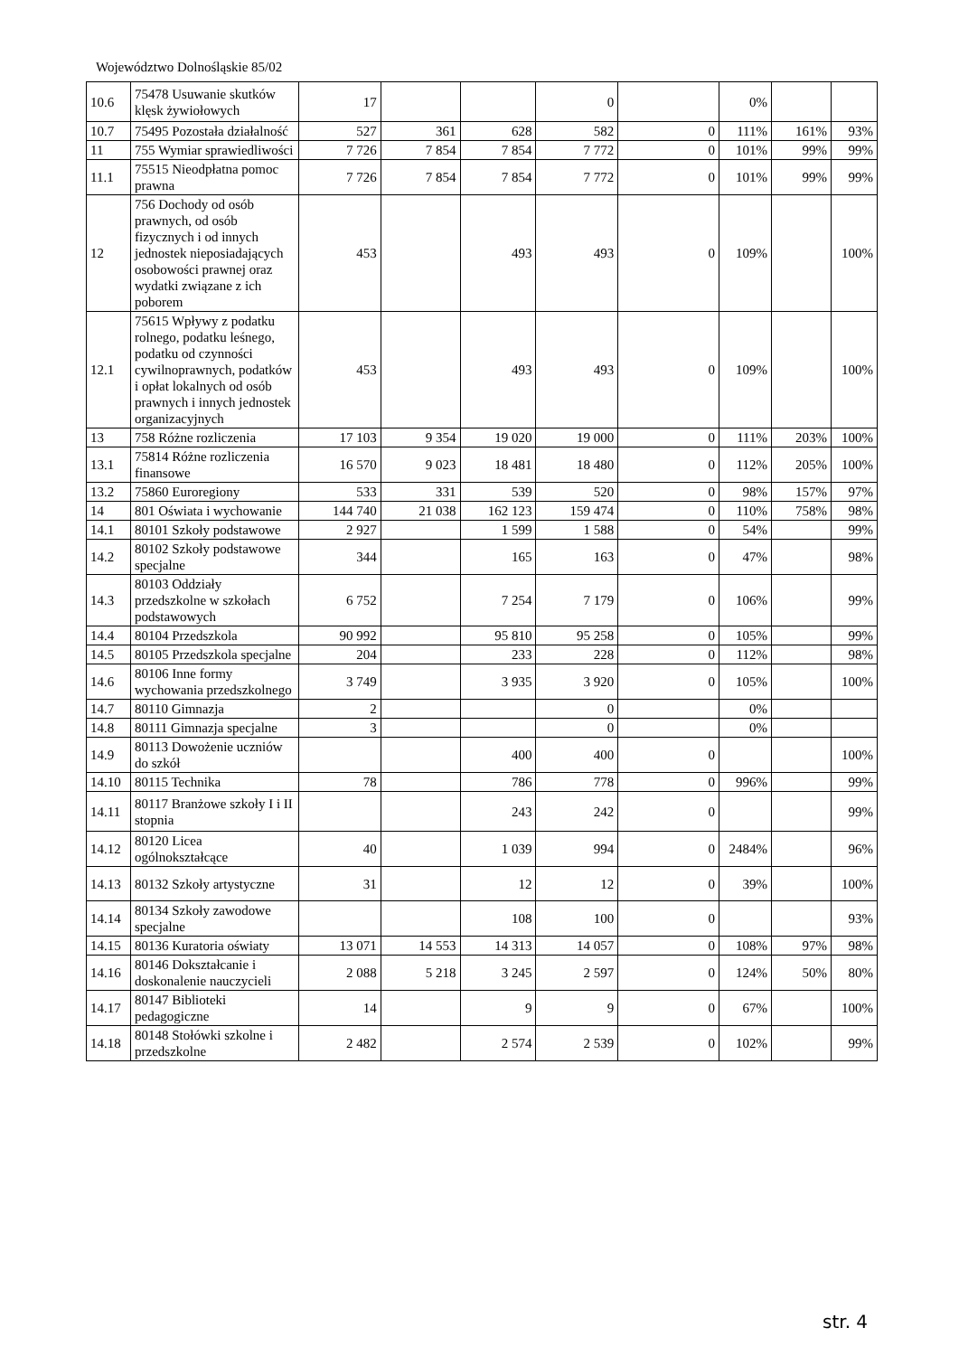Województwo Dolnośląskie 85/02
| 10.6 | 75478 Usuwanie skutków klęsk żywiołowych | 17 | | | 0 | | 0% | | |
| 10.7 | 75495 Pozostała działalność | 527 | 361 | 628 | 582 | 0 | 111% | 161% | 93% |
| 11 | 755 Wymiar sprawiedliwości | 7 726 | 7 854 | 7 854 | 7 772 | 0 | 101% | 99% | 99% |
| 11.1 | 75515 Nieodpłatna pomoc prawna | 7 726 | 7 854 | 7 854 | 7 772 | 0 | 101% | 99% | 99% |
| 12 | 756 Dochody od osób prawnych, od osób fizycznych i od innych jednostek nieposiadających osobowości prawnej oraz wydatki związane z ich poborem | 453 | | 493 | 493 | 0 | 109% | | 100% |
| 12.1 | 75615 Wpływy z podatku rolnego, podatku leśnego, podatku od czynności cywilnoprawnych, podatków i opłat lokalnych od osób prawnych i innych jednostek organizacyjnych | 453 | | 493 | 493 | 0 | 109% | | 100% |
| 13 | 758 Różne rozliczenia | 17 103 | 9 354 | 19 020 | 19 000 | 0 | 111% | 203% | 100% |
| 13.1 | 75814 Różne rozliczenia finansowe | 16 570 | 9 023 | 18 481 | 18 480 | 0 | 112% | 205% | 100% |
| 13.2 | 75860 Euroregiony | 533 | 331 | 539 | 520 | 0 | 98% | 157% | 97% |
| 14 | 801 Oświata i wychowanie | 144 740 | 21 038 | 162 123 | 159 474 | 0 | 110% | 758% | 98% |
| 14.1 | 80101 Szkoły podstawowe | 2 927 | | 1 599 | 1 588 | 0 | 54% | | 99% |
| 14.2 | 80102 Szkoły podstawowe specjalne | 344 | | 165 | 163 | 0 | 47% | | 98% |
| 14.3 | 80103 Oddziały przedszkolne w szkołach podstawowych | 6 752 | | 7 254 | 7 179 | 0 | 106% | | 99% |
| 14.4 | 80104 Przedszkola | 90 992 | | 95 810 | 95 258 | 0 | 105% | | 99% |
| 14.5 | 80105 Przedszkola specjalne | 204 | | 233 | 228 | 0 | 112% | | 98% |
| 14.6 | 80106 Inne formy wychowania przedszkolnego | 3 749 | | 3 935 | 3 920 | 0 | 105% | | 100% |
| 14.7 | 80110 Gimnazja | 2 | | | 0 | | 0% | | |
| 14.8 | 80111 Gimnazja specjalne | 3 | | | 0 | | 0% | | |
| 14.9 | 80113 Dowożenie uczniów do szkół | | | 400 | 400 | 0 | | | 100% |
| 14.10 | 80115 Technika | 78 | | 786 | 778 | 0 | 996% | | 99% |
| 14.11 | 80117 Branżowe szkoły I i II stopnia | | | 243 | 242 | 0 | | | 99% |
| 14.12 | 80120 Licea ogólnokształcące | 40 | | 1 039 | 994 | 0 | 2484% | | 96% |
| 14.13 | 80132 Szkoły artystyczne | 31 | | 12 | 12 | 0 | 39% | | 100% |
| 14.14 | 80134 Szkoły zawodowe specjalne | | | 108 | 100 | 0 | | | 93% |
| 14.15 | 80136 Kuratoria oświaty | 13 071 | 14 553 | 14 313 | 14 057 | 0 | 108% | 97% | 98% |
| 14.16 | 80146 Dokształcanie i doskonalenie nauczycieli | 2 088 | 5 218 | 3 245 | 2 597 | 0 | 124% | 50% | 80% |
| 14.17 | 80147 Biblioteki pedagogiczne | 14 | | 9 | 9 | 0 | 67% | | 100% |
| 14.18 | 80148 Stołówki szkolne i przedszkolne | 2 482 | | 2 574 | 2 539 | 0 | 102% | | 99% |
str. 4